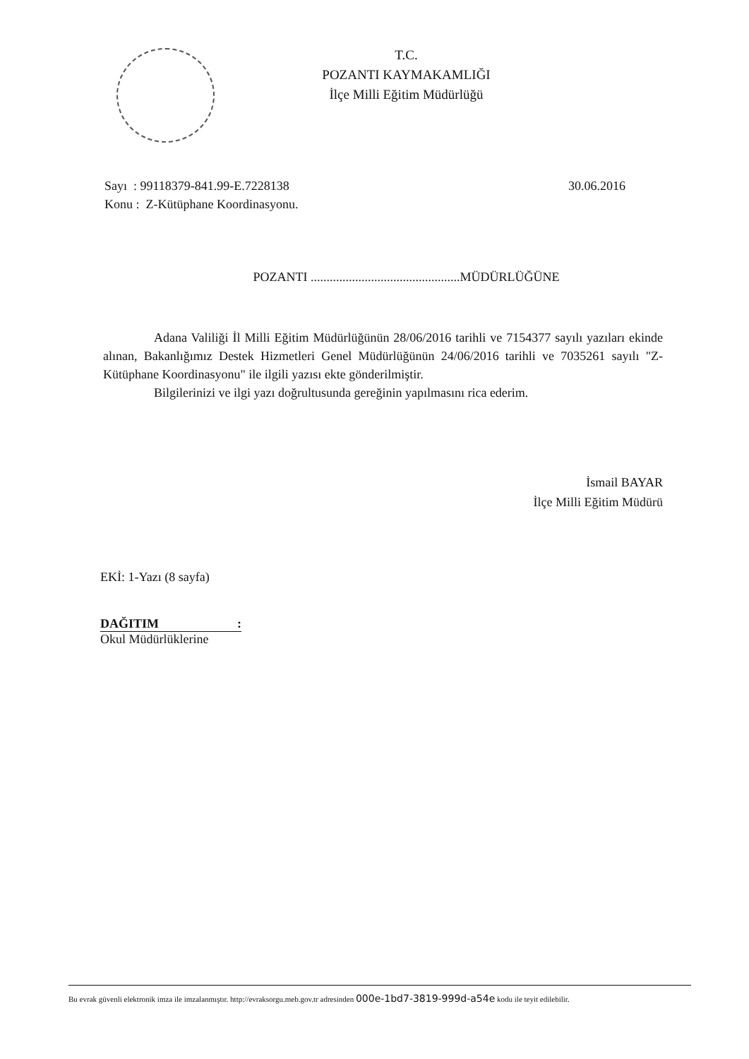T.C.
POZANTI KAYMAKAMLIĞI
İlçe Milli Eğitim Müdürlüğü
Sayı : 99118379-841.99-E.7228138
Konu : Z-Kütüphane Koordinasyonu.
30.06.2016
POZANTI ...............................................MÜDÜRLÜĞÜNE
Adana Valiliği İl Milli Eğitim Müdürlüğünün 28/06/2016 tarihli ve 7154377 sayılı yazıları ekinde alınan, Bakanlığımız Destek Hizmetleri Genel Müdürlüğünün 24/06/2016 tarihli ve 7035261 sayılı "Z- Kütüphane Koordinasyonu" ile ilgili yazısı ekte gönderilmiştir.
Bilgilerinizi ve ilgi yazı doğrultusunda gereğinin yapılmasını rica ederim.
İsmail BAYAR
İlçe Milli Eğitim Müdürü
EKİ: 1-Yazı (8 sayfa)
DAĞITIM :
Okul Müdürlüklerine
Bu evrak güvenli elektronik imza ile imzalanmıştır. http://evraksorgu.meb.gov.tr adresinden 000e-1bd7-3819-999d-a54e kodu ile teyit edilebilir.